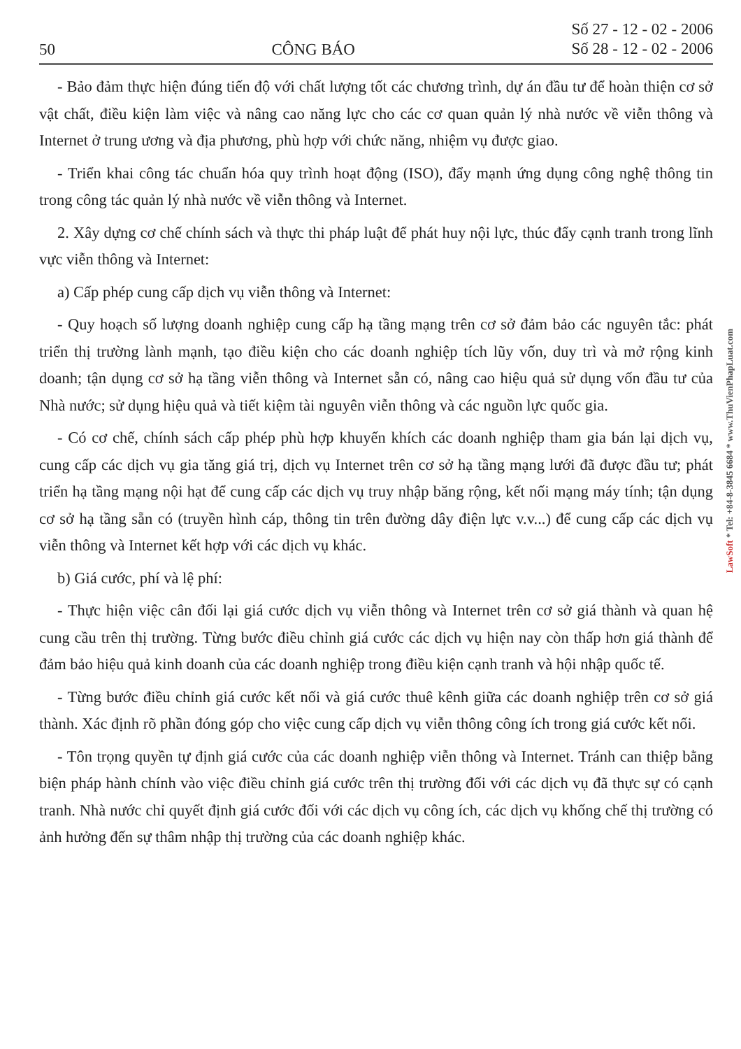50 CÔNG BÁO Số 27 - 12 - 02 - 2006
Số 28 - 12 - 02 - 2006
- Bảo đảm thực hiện đúng tiến độ với chất lượng tốt các chương trình, dự án đầu tư để hoàn thiện cơ sở vật chất, điều kiện làm việc và nâng cao năng lực cho các cơ quan quản lý nhà nước về viễn thông và Internet ở trung ương và địa phương, phù hợp với chức năng, nhiệm vụ được giao.
- Triển khai công tác chuẩn hóa quy trình hoạt động (ISO), đẩy mạnh ứng dụng công nghệ thông tin trong công tác quản lý nhà nước về viễn thông và Internet.
2. Xây dựng cơ chế chính sách và thực thi pháp luật để phát huy nội lực, thúc đẩy cạnh tranh trong lĩnh vực viễn thông và Internet:
a) Cấp phép cung cấp dịch vụ viễn thông và Internet:
- Quy hoạch số lượng doanh nghiệp cung cấp hạ tầng mạng trên cơ sở đảm bảo các nguyên tắc: phát triển thị trường lành mạnh, tạo điều kiện cho các doanh nghiệp tích lũy vốn, duy trì và mở rộng kinh doanh; tận dụng cơ sở hạ tầng viễn thông và Internet sẵn có, nâng cao hiệu quả sử dụng vốn đầu tư của Nhà nước; sử dụng hiệu quả và tiết kiệm tài nguyên viễn thông và các nguồn lực quốc gia.
- Có cơ chế, chính sách cấp phép phù hợp khuyến khích các doanh nghiệp tham gia bán lại dịch vụ, cung cấp các dịch vụ gia tăng giá trị, dịch vụ Internet trên cơ sở hạ tầng mạng lưới đã được đầu tư; phát triển hạ tầng mạng nội hạt để cung cấp các dịch vụ truy nhập băng rộng, kết nối mạng máy tính; tận dụng cơ sở hạ tầng sẵn có (truyền hình cáp, thông tin trên đường dây điện lực v.v...) để cung cấp các dịch vụ viễn thông và Internet kết hợp với các dịch vụ khác.
b) Giá cước, phí và lệ phí:
- Thực hiện việc cân đối lại giá cước dịch vụ viễn thông và Internet trên cơ sở giá thành và quan hệ cung cầu trên thị trường. Từng bước điều chỉnh giá cước các dịch vụ hiện nay còn thấp hơn giá thành để đảm bảo hiệu quả kinh doanh của các doanh nghiệp trong điều kiện cạnh tranh và hội nhập quốc tế.
- Từng bước điều chỉnh giá cước kết nối và giá cước thuê kênh giữa các doanh nghiệp trên cơ sở giá thành. Xác định rõ phần đóng góp cho việc cung cấp dịch vụ viễn thông công ích trong giá cước kết nối.
- Tôn trọng quyền tự định giá cước của các doanh nghiệp viễn thông và Internet. Tránh can thiệp bằng biện pháp hành chính vào việc điều chỉnh giá cước trên thị trường đối với các dịch vụ đã thực sự có cạnh tranh. Nhà nước chỉ quyết định giá cước đối với các dịch vụ công ích, các dịch vụ khống chế thị trường có ảnh hưởng đến sự thâm nhập thị trường của các doanh nghiệp khác.
LawSoft * Tel: +84-8-3845 6684 * www.ThuVienPhapLuat.com